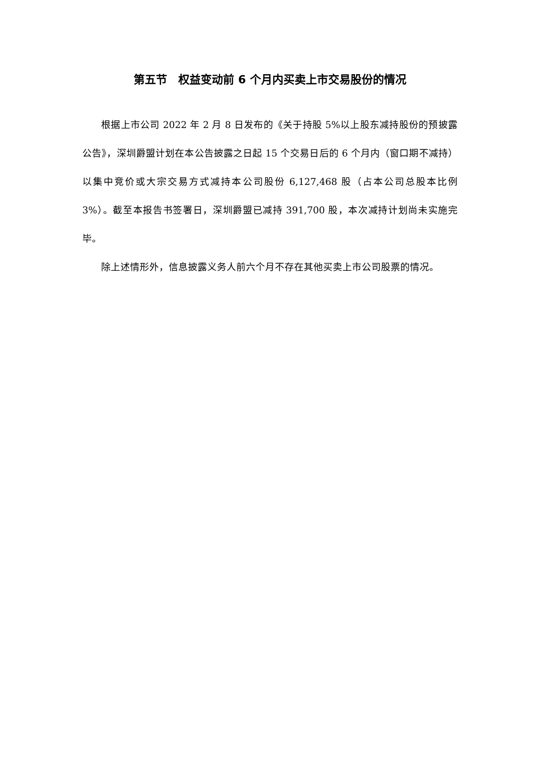第五节　权益变动前 6 个月内买卖上市交易股份的情况
根据上市公司 2022 年 2 月 8 日发布的《关于持股 5%以上股东减持股份的预披露公告》，深圳爵盟计划在本公告披露之日起 15 个交易日后的 6 个月内（窗口期不减持）以集中竞价或大宗交易方式减持本公司股份 6,127,468 股（占本公司总股本比例 3%）。截至本报告书签署日，深圳爵盟已减持 391,700 股，本次减持计划尚未实施完毕。
除上述情形外，信息披露义务人前六个月不存在其他买卖上市公司股票的情况。